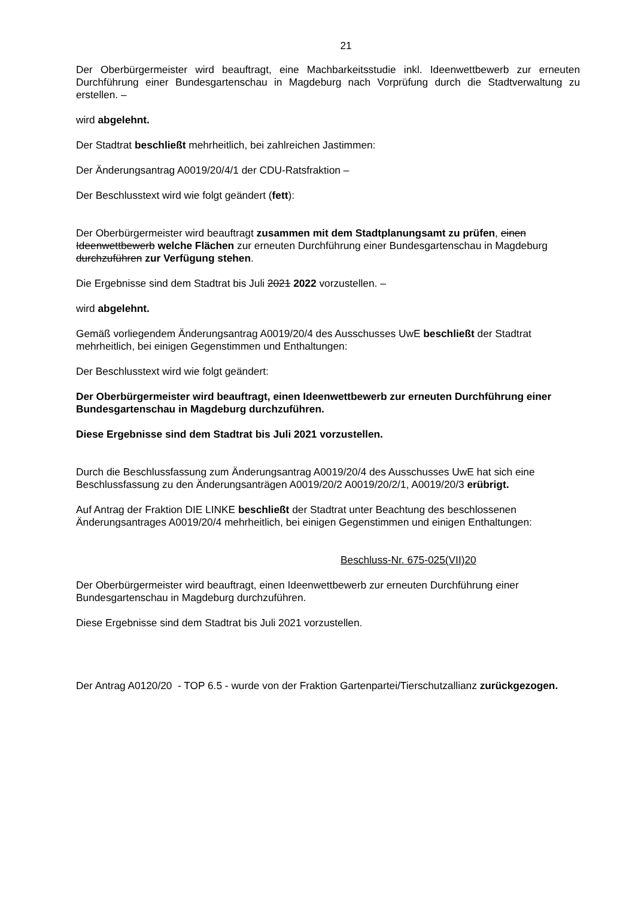21
Der Oberbürgermeister wird beauftragt, eine Machbarkeitsstudie inkl. Ideenwettbewerb zur erneuten Durchführung einer Bundesgartenschau in Magdeburg nach Vorprüfung durch die Stadtverwaltung zu erstellen. –
wird abgelehnt.
Der Stadtrat beschließt mehrheitlich, bei zahlreichen Jastimmen:
Der Änderungsantrag A0019/20/4/1 der CDU-Ratsfraktion –
Der Beschlusstext wird wie folgt geändert (fett):
Der Oberbürgermeister wird beauftragt zusammen mit dem Stadtplanungsamt zu prüfen, einen Ideenwettbewerb welche Flächen zur erneuten Durchführung einer Bundesgartenschau in Magdeburg durchzuführen zur Verfügung stehen.
Die Ergebnisse sind dem Stadtrat bis Juli 2021 2022 vorzustellen. –
wird abgelehnt.
Gemäß vorliegendem Änderungsantrag A0019/20/4 des Ausschusses UwE beschließt der Stadtrat mehrheitlich, bei einigen Gegenstimmen und Enthaltungen:
Der Beschlusstext wird wie folgt geändert:
Der Oberbürgermeister wird beauftragt, einen Ideenwettbewerb zur erneuten Durchführung einer Bundesgartenschau in Magdeburg durchzuführen.
Diese Ergebnisse sind dem Stadtrat bis Juli 2021 vorzustellen.
Durch die Beschlussfassung zum Änderungsantrag A0019/20/4 des Ausschusses UwE hat sich eine Beschlussfassung zu den Änderungsanträgen A0019/20/2 A0019/20/2/1, A0019/20/3 erübrigt.
Auf Antrag der Fraktion DIE LINKE beschließt der Stadtrat unter Beachtung des beschlossenen Änderungsantrages A0019/20/4 mehrheitlich, bei einigen Gegenstimmen und einigen Enthaltungen:
Beschluss-Nr. 675-025(VII)20
Der Oberbürgermeister wird beauftragt, einen Ideenwettbewerb zur erneuten Durchführung einer Bundesgartenschau in Magdeburg durchzuführen.
Diese Ergebnisse sind dem Stadtrat bis Juli 2021 vorzustellen.
Der Antrag A0120/20 - TOP 6.5 - wurde von der Fraktion Gartenpartei/Tierschutzallianz zurückgezogen.